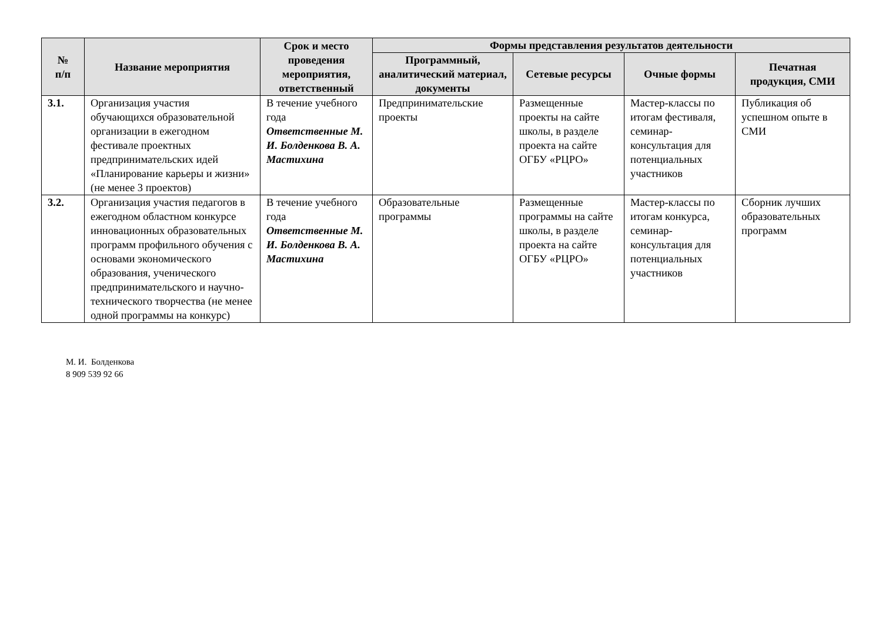| № п/п | Название мероприятия | Срок и место проведения мероприятия, ответственный | Формы представления результатов деятельности | | | |
| --- | --- | --- | --- | --- | --- | --- |
| | | | Программный, аналитический материал, документы | Сетевые ресурсы | Очные формы | Печатная продукция, СМИ |
| 3.1. | Организация участия обучающихся образовательной организации в ежегодном фестивале проектных предпринимательских идей «Планирование карьеры и жизни» (не менее 3 проектов) | В течение учебного года Ответственные М. И. Болденкова В. А. Мастихина | Предпринимательские проекты | Размещенные проекты на сайте школы, в разделе проекта на сайте ОГБУ «РЦРО» | Мастер-классы по итогам фестиваля, семинар-консультация для потенциальных участников | Публикация об успешном опыте в СМИ |
| 3.2. | Организация участия педагогов в ежегодном областном конкурсе инновационных образовательных программ профильного обучения с основами экономического образования, ученического предпринимательского и научно-технического творчества (не менее одной программы на конкурс) | В течение учебного года Ответственные М. И. Болденкова В. А. Мастихина | Образовательные программы | Размещенные программы на сайте школы, в разделе проекта на сайте ОГБУ «РЦРО» | Мастер-классы по итогам конкурса, семинар-консультация для потенциальных участников | Сборник лучших образовательных программ |
М. И. Болденкова
8 909 539 92 66